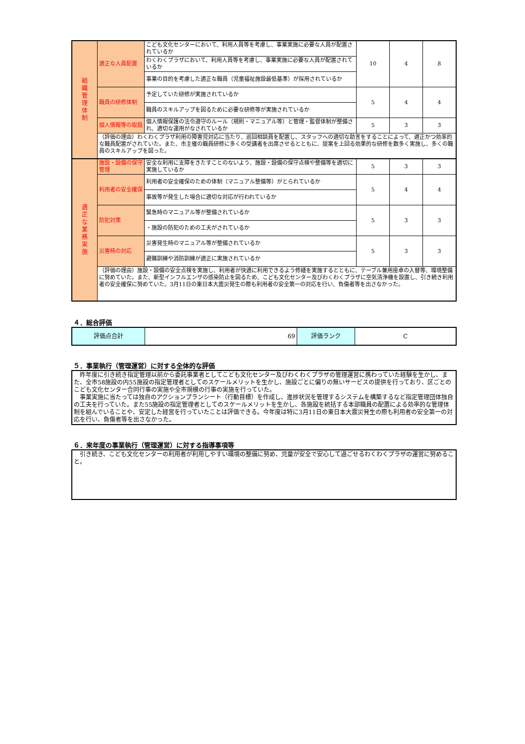| 組 織 管 理 体 制 | 適正な人員配置 | こども文化センターにおいて、利用人員等を考慮し、事業実施に必要な人員が配置されているか | 10 | 4 | 8 |
| | | わくわくプラザにおいて、利用人員等を考慮し、事業実施に必要な人員が配置されているか | | | |
| | | 事業の目的を考慮した適正な職員（児童福祉施設最低基準）が採用されているか | | | |
| | 職員の研修体制 | 予定していた研修が実施されているか | 5 | 4 | 4 |
| | | 職員のスキルアップを図るために必要な研修等が実施されているか | | | |
| | 個人情報等の取扱 | 個人情報保護の法令遵守のルール（規則・マニュアル等）と管理・監督体制が整備され、適切な運用がなされているか | 5 | 3 | 3 |
| | （評価の理由）わくわくプラザ利用の障害児対応に当たり、巡回相談員を配置し、スタッフへの適切な助言をすることによって、適正かつ効率的な職員配置がされていた。また、市主催の職員研修に多くの受講者を出席させるとともに、提案を上回る効果的な研修を数多く実施し、多くの職員のスキルアップを図った。 | | | | |
| 適 正 な 業 務 実 施 | 施設・設備の保守管理 | 安全な利用に支障をきたすことのないよう、施設・設備の保守点検や整備等を適切に実施しているか | 5 | 3 | 3 |
| | 利用者の安全確保 | 利用者の安全確保のための体制（マニュアル整備等）がとられているか | 5 | 4 | 4 |
| | | 事故等が発生した場合に適切な対応が行われているか | | | |
| | 防犯対策 | 緊急時のマニュアル等が整備されているか | 5 | 3 | 3 |
| | | ・施設の防犯のための工夫がされているか | | | |
| | 災害時の対応 | 災害発生時のマニュアル等が整備されているか | 5 | 3 | 3 |
| | | 避難訓練や消防訓練が適正に実施されているか | | | |
| | （評価の理由）施設・設備の安全点検を実施し、利用者が快適に利用できるよう修繕を実施するとともに、テーブル兼用座卓の入替等、環境整備に努めていた。また、新型インフルエンザの感染防止を図るため、こども文化センター及びわくわくプラザに空気清浄機を設置し、引き続き利用者の安全確保に努めていた。3月11日の東日本大震災発生の際も利用者の安全第一の対応を行い、負傷者等を出さなかった。 | | | | |
４．総合評価
| 評価点合計 | 69 | 評価ランク | C |
５．事業執行（管理運営）に対する全体的な評価
　昨年度に引き続き指定管理以前から委託事業者としてこども文化センター及びわくわくプラザの管理運営に携わっていた経験を生かし、また、全市58施設の内55施設の指定管理者としてのスケールメリットを生かし、施設ごとに偏りの無いサービスの提供を行っており、区ごとのこども文化センター合同行事の実施や全市規模の行事の実施を行っていた。
　事業実施に当たっては独自のアクションプランシート（行動目標）を作成し、進捗状況を管理するシステムを構築するなど指定管理団体独自の工夫を行っていた。また55施設の指定管理者としてのスケールメリットを生かし、各施設を統括する本部職員の配置による効率的な管理体制を組んでいることや、安定した経営を行っていたことは評価できる。今年度は特に3月11日の東日本大震災発生の際も利用者の安全第一の対応を行い、負傷者等を出さなかった。
６．来年度の事業執行（管理運営）に対する指導事項等
　引き続き、こども文化センターの利用者が利用しやすい環境の整備に努め、児童が安全で安心して過ごせるわくわくプラザの運営に努めること。